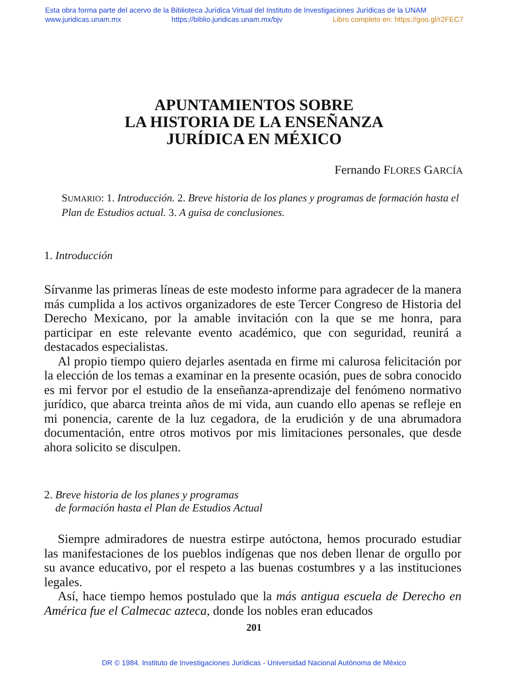Esta obra forma parte del acervo de la Biblioteca Jurídica Virtual del Instituto de Investigaciones Jurídicas de la UNAM
www.juridicas.unam.mx https://biblio.juridicas.unam.mx/bjv Libro completo en: https://goo.gl/r2FEC7
APUNTAMIENTOS SOBRE
LA HISTORIA DE LA ENSEÑANZA
JURÍDICA EN MÉXICO
Fernando FLORES GARCÍA
SUMARIO: 1. Introducción. 2. Breve historia de los planes y programas de formación hasta el Plan de Estudios actual. 3. A guisa de conclusiones.
1. Introducción
Sírvanme las primeras líneas de este modesto informe para agradecer de la manera más cumplida a los activos organizadores de este Tercer Congreso de Historia del Derecho Mexicano, por la amable invitación con la que se me honra, para participar en este relevante evento académico, que con seguridad, reunirá a destacados especialistas.
Al propio tiempo quiero dejarles asentada en firme mi calurosa felicitación por la elección de los temas a examinar en la presente ocasión, pues de sobra conocido es mi fervor por el estudio de la enseñanza-aprendizaje del fenómeno normativo jurídico, que abarca treinta años de mi vida, aun cuando ello apenas se refleje en mi ponencia, carente de la luz cegadora, de la erudición y de una abrumadora documentación, entre otros motivos por mis limitaciones personales, que desde ahora solicito se disculpen.
2. Breve historia de los planes y programas
de formación hasta el Plan de Estudios Actual
Siempre admiradores de nuestra estirpe autóctona, hemos procurado estudiar las manifestaciones de los pueblos indígenas que nos deben llenar de orgullo por su avance educativo, por el respeto a las buenas costumbres y a las instituciones legales.
Así, hace tiempo hemos postulado que la más antigua escuela de Derecho en América fue el Calmecac azteca, donde los nobles eran educados
201
DR © 1984. Instituto de Investigaciones Jurídicas - Universidad Nacional Autónoma de México